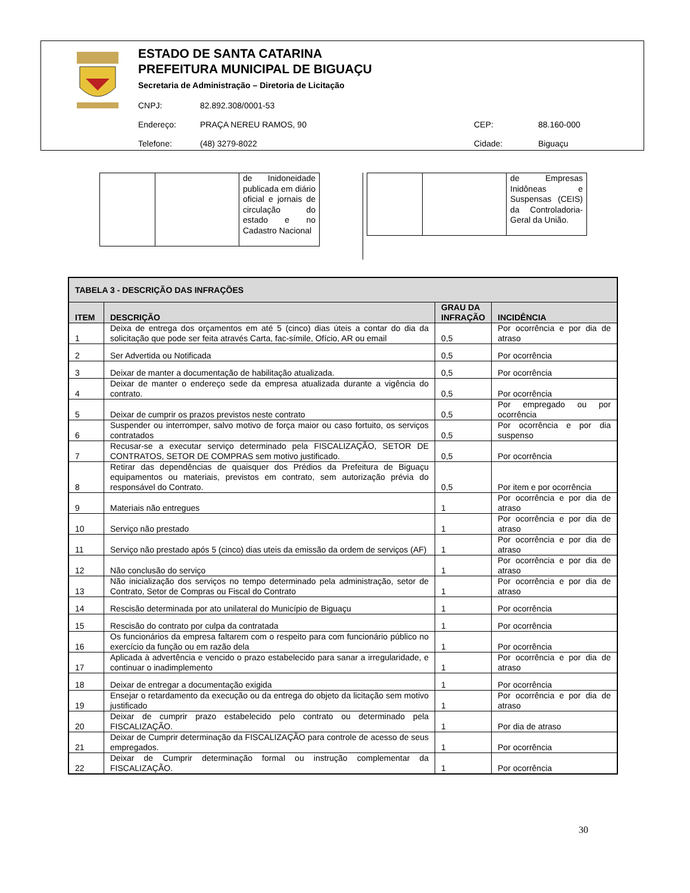ESTADO DE SANTA CATARINA
PREFEITURA MUNICIPAL DE BIGUAÇU
Secretaria de Administração – Diretoria de Licitação
| CNPJ: | 82.892.308/0001-53 | | |
| Endereço: | PRAÇA NEREU RAMOS, 90 | CEP: | 88.160-000 |
| Telefone: | (48) 3279-8022 | Cidade: | Biguaçu |
| | | de Inidoneidade publicada em diário oficial e jornais de circulação do estado e no Cadastro Nacional |
| | | de Empresas Inidôneas e Suspensas (CEIS) da Controladoria-Geral da União. |
| TABELA 3 - DESCRIÇÃO DAS INFRAÇÕES | | | |
| --- | --- | --- | --- |
| ITEM | DESCRIÇÃO | GRAU DA INFRAÇÃO | INCIDÊNCIA |
| 1 | Deixa de entrega dos orçamentos em até 5 (cinco) dias úteis a contar do dia da solicitação que pode ser feita através Carta, fac-símile, Ofício, AR ou email | 0,5 | Por ocorrência e por dia de atraso |
| 2 | Ser Advertida ou Notificada | 0,5 | Por ocorrência |
| 3 | Deixar de manter a documentação de habilitação atualizada. | 0,5 | Por ocorrência |
| 4 | Deixar de manter o endereço sede da empresa atualizada durante a vigência do contrato. | 0,5 | Por ocorrência |
| 5 | Deixar de cumprir os prazos previstos neste contrato | 0,5 | Por empregado ou por ocorrência |
| 6 | Suspender ou interromper, salvo motivo de força maior ou caso fortuito, os serviços contratados | 0,5 | Por ocorrência e por dia suspenso |
| 7 | Recusar-se a executar serviço determinado pela FISCALIZAÇÃO, SETOR DE CONTRATOS, SETOR DE COMPRAS sem motivo justificado. | 0,5 | Por ocorrência |
| 8 | Retirar das dependências de quaisquer dos Prédios da Prefeitura de Biguaçu equipamentos ou materiais, previstos em contrato, sem autorização prévia do responsável do Contrato. | 0,5 | Por item e por ocorrência |
| 9 | Materiais não entregues | 1 | Por ocorrência e por dia de atraso |
| 10 | Serviço não prestado | 1 | Por ocorrência e por dia de atraso |
| 11 | Serviço não prestado após 5 (cinco) dias uteis da emissão da ordem de serviços (AF) | 1 | Por ocorrência e por dia de atraso |
| 12 | Não conclusão do serviço | 1 | Por ocorrência e por dia de atraso |
| 13 | Não inicialização dos serviços no tempo determinado pela administração, setor de Contrato, Setor de Compras ou Fiscal do Contrato | 1 | Por ocorrência e por dia de atraso |
| 14 | Rescisão determinada por ato unilateral do Município de Biguaçu | 1 | Por ocorrência |
| 15 | Rescisão do contrato por culpa da contratada | 1 | Por ocorrência |
| 16 | Os funcionários da empresa faltarem com o respeito para com funcionário público no exercício da função ou em razão dela | 1 | Por ocorrência |
| 17 | Aplicada à advertência e vencido o prazo estabelecido para sanar a irregularidade, e continuar o inadimplemento | 1 | Por ocorrência e por dia de atraso |
| 18 | Deixar de entregar a documentação exigida | 1 | Por ocorrência |
| 19 | Ensejar o retardamento da execução ou da entrega do objeto da licitação sem motivo justificado | 1 | Por ocorrência e por dia de atraso |
| 20 | Deixar de cumprir prazo estabelecido pelo contrato ou determinado pela FISCALIZAÇÃO. | 1 | Por dia de atraso |
| 21 | Deixar de Cumprir determinação da FISCALIZAÇÃO para controle de acesso de seus empregados. | 1 | Por ocorrência |
| 22 | Deixar de Cumprir determinação formal ou instrução complementar da FISCALIZAÇÃO. | 1 | Por ocorrência |
30